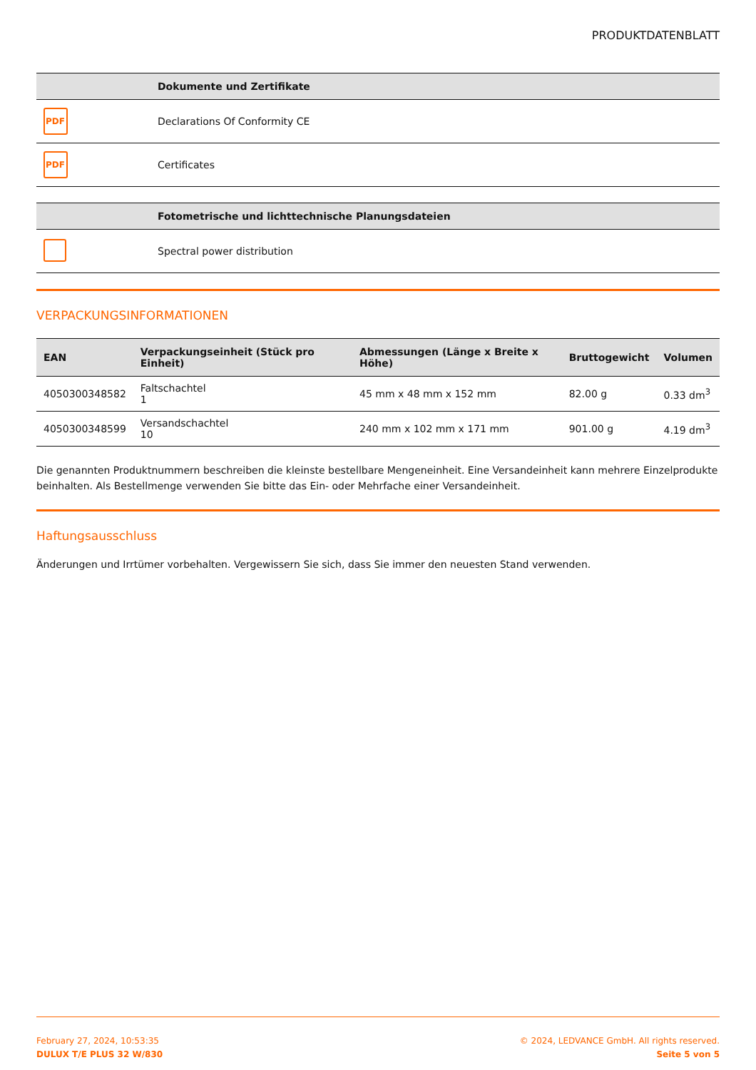PRODUKTDATENBLATT
| | Dokumente und Zertifikate |
| --- | --- |
| PDF | Declarations Of Conformity CE |
| PDF | Certificates |
| | Fotometrische und lichttechnische Planungsdateien |
| --- | --- |
| | Spectral power distribution |
VERPACKUNGSINFORMATIONEN
| EAN | Verpackungseinheit (Stück pro Einheit) | Abmessungen (Länge x Breite x Höhe) | Bruttogewicht | Volumen |
| --- | --- | --- | --- | --- |
| 4050300348582 | Faltschachtel 1 | 45 mm x 48 mm x 152 mm | 82.00 g | 0.33 dm<sup>3</sup> |
| 4050300348599 | Versandschachtel 10 | 240 mm x 102 mm x 171 mm | 901.00 g | 4.19 dm<sup>3</sup> |
Die genannten Produktnummern beschreiben die kleinste bestellbare Mengeneinheit. Eine Versandeinheit kann mehrere Einzelprodukte beinhalten. Als Bestellmenge verwenden Sie bitte das Ein- oder Mehrfache einer Versandeinheit.
Haftungsausschluss
Änderungen und Irrtümer vorbehalten. Vergewissern Sie sich, dass Sie immer den neuesten Stand verwenden.
February 27, 2024, 10:53:35
DULUX T/E PLUS 32 W/830
© 2024, LEDVANCE GmbH. All rights reserved.
Seite 5 von 5